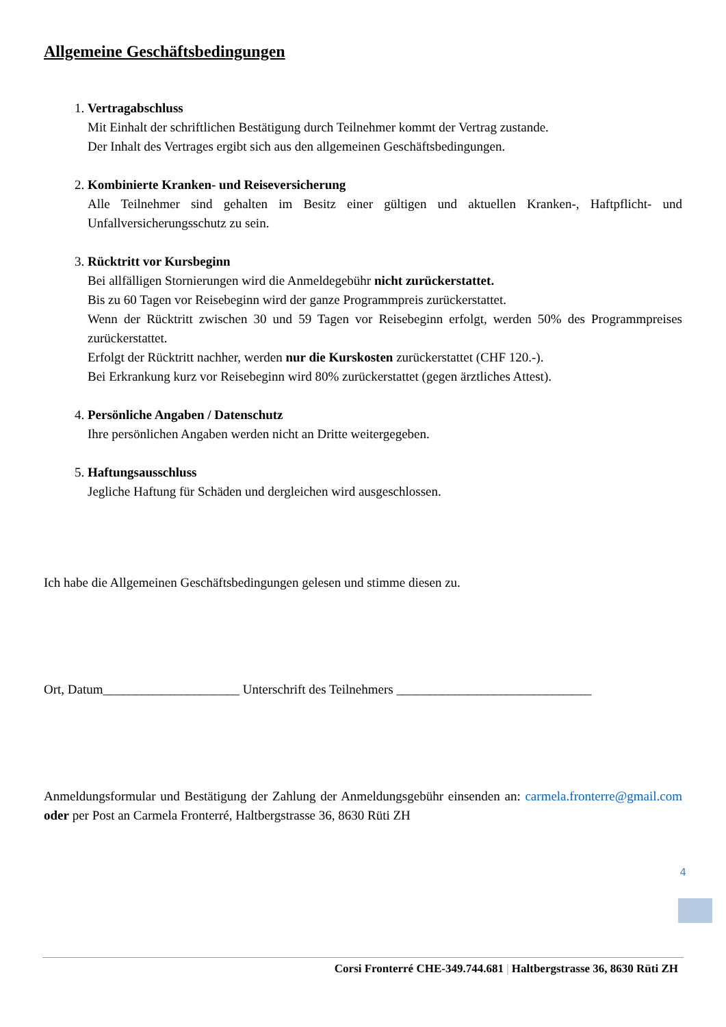Allgemeine Geschäftsbedingungen
1.
Vertragabschluss
Mit Einhalt der schriftlichen Bestätigung durch Teilnehmer kommt der Vertrag zustande.
Der Inhalt des Vertrages ergibt sich aus den allgemeinen Geschäftsbedingungen.
2.
Kombinierte Kranken- und Reiseversicherung
Alle Teilnehmer sind gehalten im Besitz einer gültigen und aktuellen Kranken-, Haftpflicht- und Unfallversicherungsschutz zu sein.
3.
Rücktritt vor Kursbeginn
Bei allfälligen Stornierungen wird die Anmeldegebühr nicht zurückerstattet.
Bis zu 60 Tagen vor Reisebeginn wird der ganze Programmpreis zurückerstattet.
Wenn der Rücktritt zwischen 30 und 59 Tagen vor Reisebeginn erfolgt, werden 50% des Programmpreises zurückerstattet.
Erfolgt der Rücktritt nachher, werden nur die Kurskosten zurückerstattet (CHF 120.-).
Bei Erkrankung kurz vor Reisebeginn wird 80% zurückerstattet (gegen ärztliches Attest).
4.
Persönliche Angaben / Datenschutz
Ihre persönlichen Angaben werden nicht an Dritte weitergegeben.
5.
Haftungsausschluss
Jegliche Haftung für Schäden und dergleichen wird ausgeschlossen.
Ich habe die Allgemeinen Geschäftsbedingungen gelesen und stimme diesen zu.
Ort, Datum_____________________ Unterschrift des Teilnehmers ______________________________
Anmeldungsformular und Bestätigung der Zahlung der Anmeldungsgebühr einsenden an: carmela.fronterre@gmail.com oder per Post an Carmela Fronterré, Haltbergstrasse 36, 8630 Rüti ZH
4
Corsi Fronterré CHE-349.744.681 | Haltbergstrasse 36, 8630 Rüti ZH